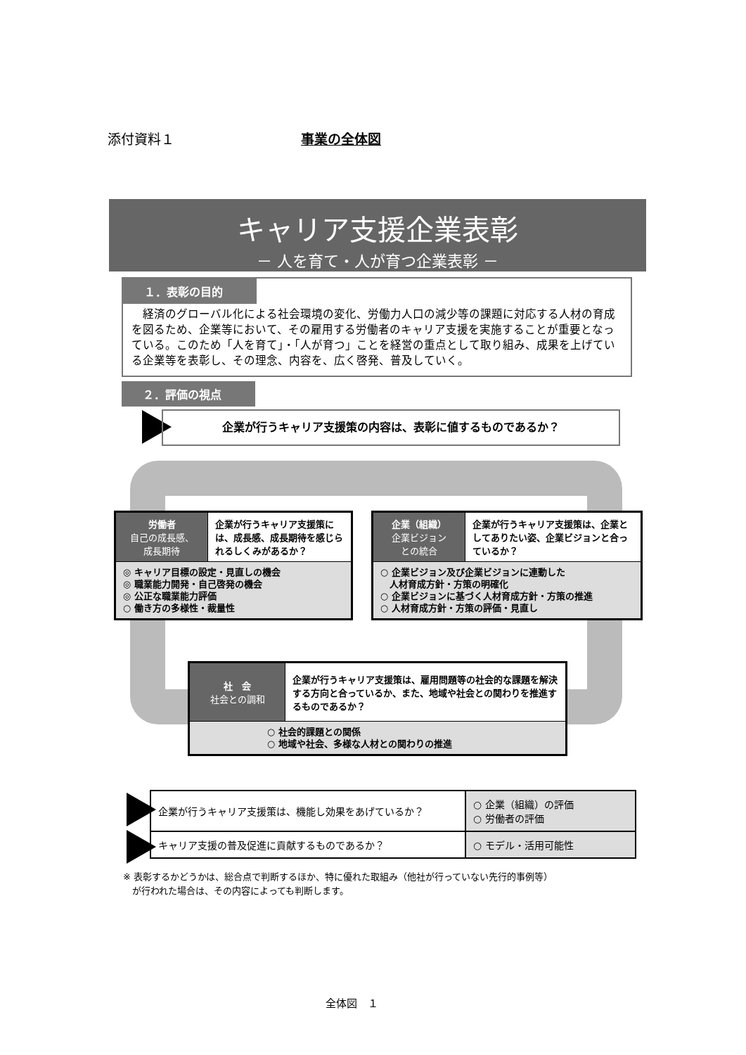添付資料１ 事業の全体図
キャリア支援企業表彰
－ 人を育て・人が育つ企業表彰 －
１．表彰の目的
経済のグローバル化による社会環境の変化、労働力人口の減少等の課題に対応する人材の育成を図るため、企業等において、その雇用する労働者のキャリア支援を実施することが重要となっている。このため「人を育て」・「人が育つ」ことを経営の重点として取り組み、成果を上げている企業等を表彰し、その理念、内容を、広く啓発、普及していく。
２．評価の視点
企業が行うキャリア支援策の内容は、表彰に値するものであるか？
| 労働者 自己の成長感、 成長期待 | 企業が行うキャリア支援策には、成長感、成長期待を感じられるしくみがあるか？ |
| ◎ キャリア目標の設定・見直しの機会 ◎ 職業能力開発・自己啓発の機会 ◎ 公正な職業能力評価 ○ 働き方の多様性・裁量性 | |
| 企業（組織） 企業ビジョン との統合 | 企業が行うキャリア支援策は、企業としてありたい姿、企業ビジョンと合っているか？ |
| ○ 企業ビジョン及び企業ビジョンに連動した 人材育成方針・方策の明確化 ○ 企業ビジョンに基づく人材育成方針・方策の推進 ○ 人材育成方針・方策の評価・見直し | |
| 社 会 社会との調和 | 企業が行うキャリア支援策は、雇用問題等の社会的な課題を解決する方向と合っているか、また、地域や社会との関わりを推進するものであるか？ |
| ○ 社会的課題との関係 ○ 地域や社会、多様な人材との関わりの推進 | |
| 企業が行うキャリア支援策は、機能し効果をあげているか？ | ○ 企業（組織）の評価 ○ 労働者の評価 |
| キャリア支援の普及促進に貢献するものであるか？ | ○ モデル・活用可能性 |
※ 表彰するかどうかは、総合点で判断するほか、特に優れた取組み（他社が行っていない先行的事例等）
　が行われた場合は、その内容によっても判断します。
全体図　１